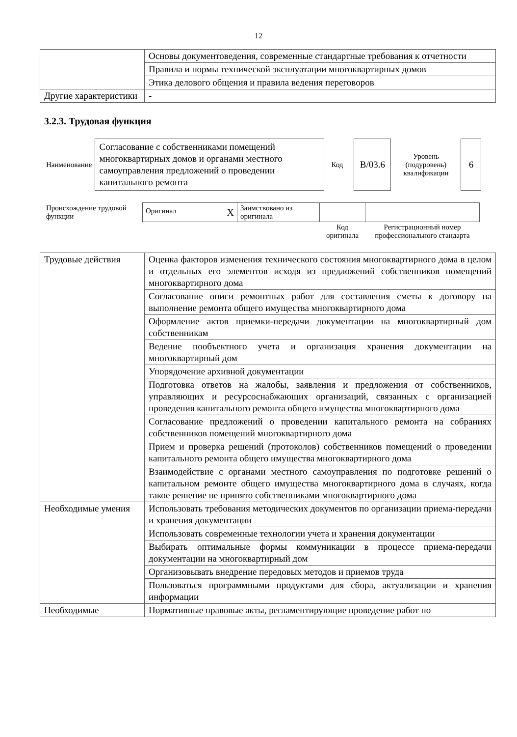12
| | Основы документоведения, современные стандартные требования к отчетности |
| | Правила и нормы технической эксплуатации многоквартирных домов |
| | Этика делового общения и правила ведения переговоров |
| Другие характеристики | - |
3.2.3. Трудовая функция
| Наименование | Согласование с собственниками помещений многоквартирных домов и органами местного самоуправления предложений о проведении капитального ремонта | Код | В/03.6 | Уровень (подуровень) квалификации | 6 |
| Происхождение трудовой функции | Оригинал Х | Заимствовано из оригинала | | |
| | | | Код оригинала | Регистрационный номер профессионального стандарта |
| Трудовые действия | Оценка факторов изменения технического состояния многоквартирного дома в целом и отдельных его элементов исходя из предложений собственников помещений многоквартирного дома |
| | Согласование описи ремонтных работ для составления сметы к договору на выполнение ремонта общего имущества многоквартирного дома |
| | Оформление актов приемки-передачи документации на многоквартирный дом собственникам |
| | Ведение пообъектного учета и организация хранения документации на многоквартирный дом |
| | Упорядочение архивной документации |
| | Подготовка ответов на жалобы, заявления и предложения от собственников, управляющих и ресурсоснабжающих организаций, связанных с организацией проведения капитального ремонта общего имущества многоквартирного дома |
| | Согласование предложений о проведении капитального ремонта на собраниях собственников помещений многоквартирного дома |
| | Прием и проверка решений (протоколов) собственников помещений о проведении капитального ремонта общего имущества многоквартирного дома |
| | Взаимодействие с органами местного самоуправления по подготовке решений о капитальном ремонте общего имущества многоквартирного дома в случаях, когда такое решение не принято собственниками многоквартирного дома |
| Необходимые умения | Использовать требования методических документов по организации приема-передачи и хранения документации |
| | Использовать современные технологии учета и хранения документации |
| | Выбирать оптимальные формы коммуникации в процессе приема-передачи документации на многоквартирный дом |
| | Организовывать внедрение передовых методов и приемов труда |
| | Пользоваться программными продуктами для сбора, актуализации и хранения информации |
| Необходимые | Нормативные правовые акты, регламентирующие проведение работ по |